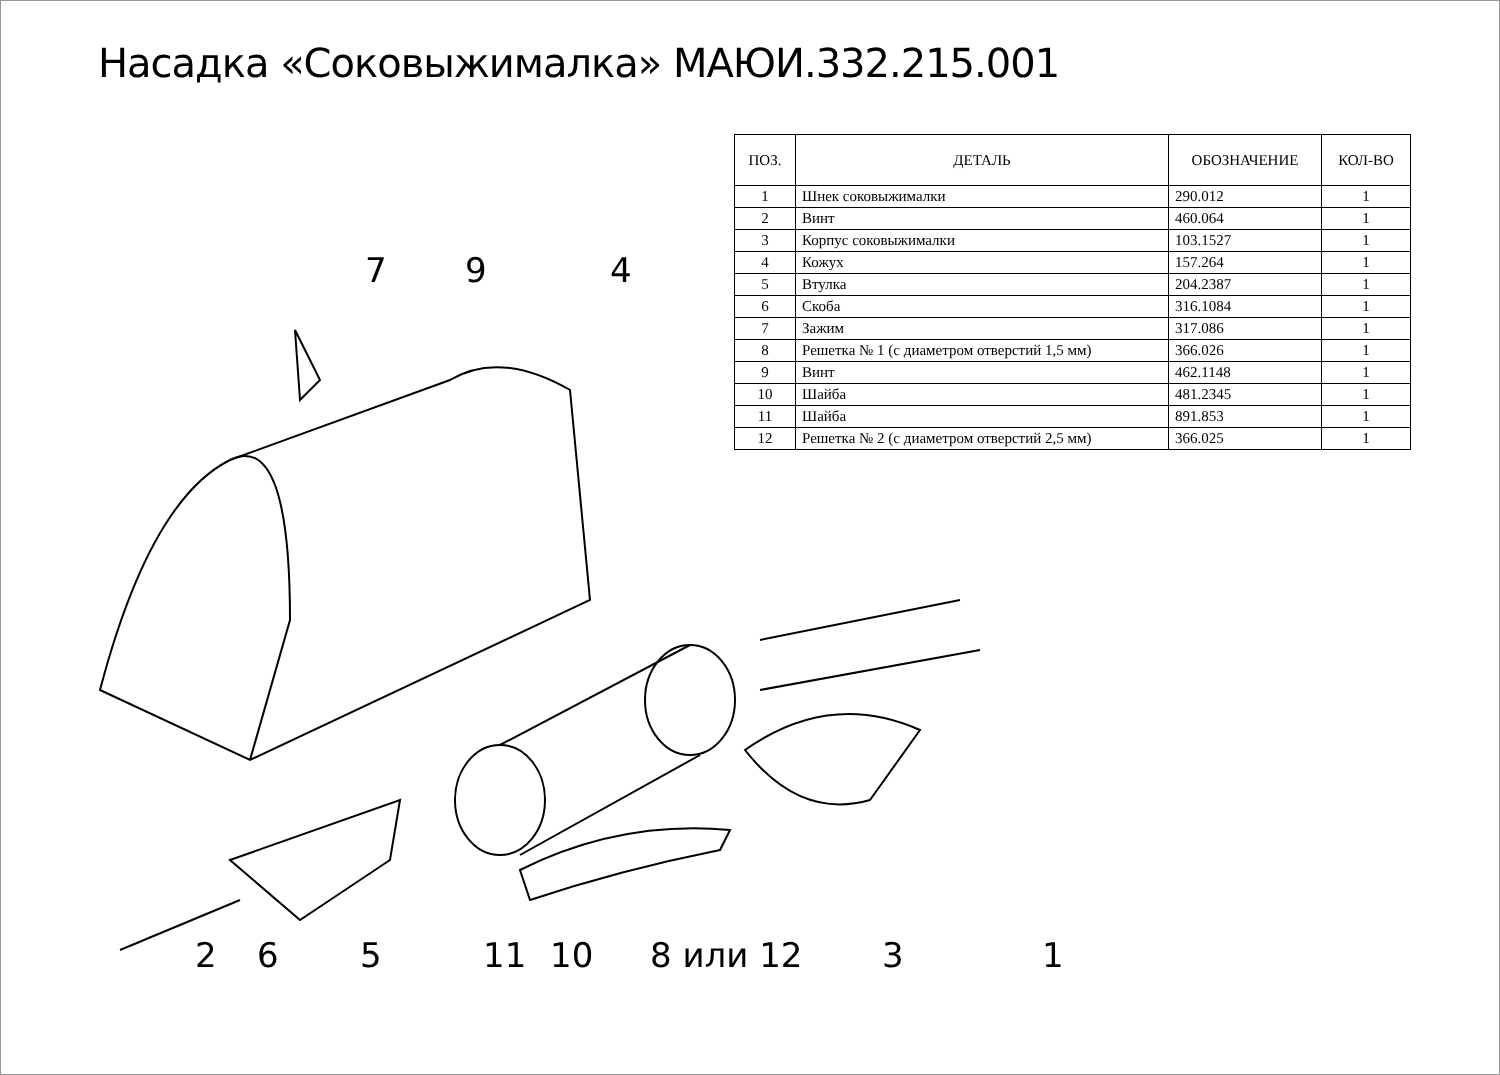Насадка «Соковыжималка» МАЮИ.332.215.001
| ПОЗ. | ДЕТАЛЬ | ОБОЗНАЧЕНИЕ | КОЛ-ВО |
| --- | --- | --- | --- |
| 1 | Шнек соковыжималки | 290.012 | 1 |
| 2 | Винт | 460.064 | 1 |
| 3 | Корпус соковыжималки | 103.1527 | 1 |
| 4 | Кожух | 157.264 | 1 |
| 5 | Втулка | 204.2387 | 1 |
| 6 | Скоба | 316.1084 | 1 |
| 7 | Зажим | 317.086 | 1 |
| 8 | Решетка № 1 (с диаметром отверстий 1,5 мм) | 366.026 | 1 |
| 9 | Винт | 462.1148 | 1 |
| 10 | Шайба | 481.2345 | 1 |
| 11 | Шайба | 891.853 | 1 |
| 12 | Решетка № 2 (с диаметром отверстий 2,5 мм) | 366.025 | 1 |
7 9 4
2 6 5 11 10 8 или 12 3 1